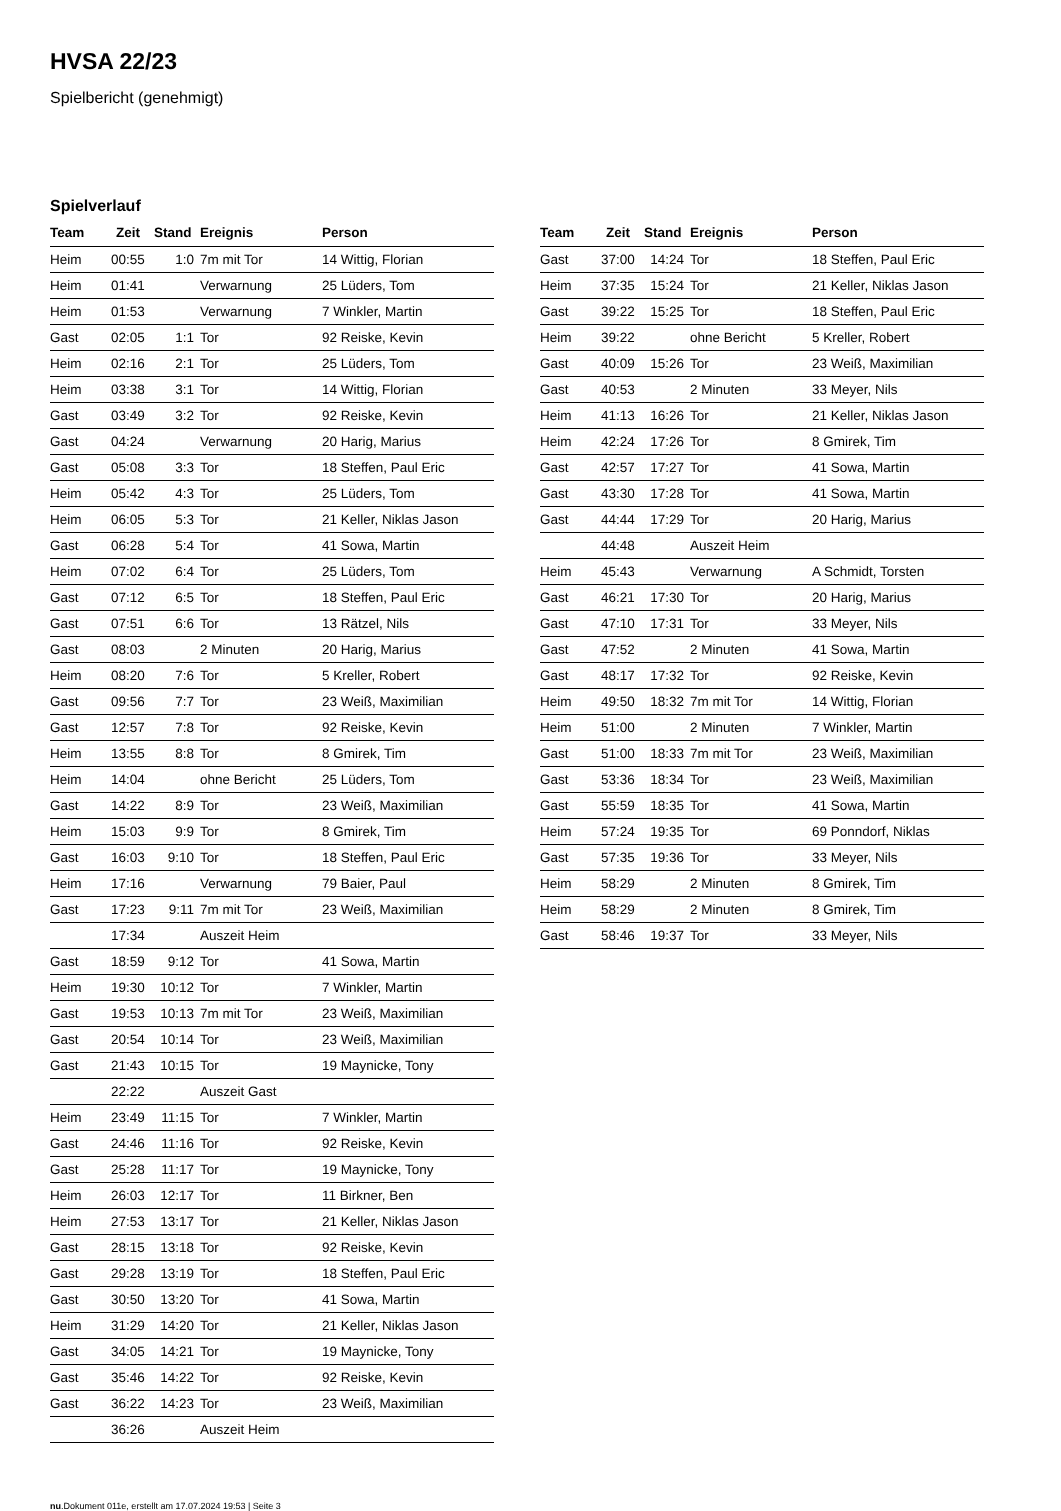HVSA 22/23
Spielbericht (genehmigt)
Spielverlauf
| Team | Zeit | Stand | Ereignis | Person |
| --- | --- | --- | --- | --- |
| Heim | 00:55 | 1:0 | 7m mit Tor | 14 Wittig, Florian |
| Heim | 01:41 | | Verwarnung | 25 Lüders, Tom |
| Heim | 01:53 | | Verwarnung | 7 Winkler, Martin |
| Gast | 02:05 | 1:1 | Tor | 92 Reiske, Kevin |
| Heim | 02:16 | 2:1 | Tor | 25 Lüders, Tom |
| Heim | 03:38 | 3:1 | Tor | 14 Wittig, Florian |
| Gast | 03:49 | 3:2 | Tor | 92 Reiske, Kevin |
| Gast | 04:24 | | Verwarnung | 20 Harig, Marius |
| Gast | 05:08 | 3:3 | Tor | 18 Steffen, Paul Eric |
| Heim | 05:42 | 4:3 | Tor | 25 Lüders, Tom |
| Heim | 06:05 | 5:3 | Tor | 21 Keller, Niklas Jason |
| Gast | 06:28 | 5:4 | Tor | 41 Sowa, Martin |
| Heim | 07:02 | 6:4 | Tor | 25 Lüders, Tom |
| Gast | 07:12 | 6:5 | Tor | 18 Steffen, Paul Eric |
| Gast | 07:51 | 6:6 | Tor | 13 Rätzel, Nils |
| Gast | 08:03 | | 2 Minuten | 20 Harig, Marius |
| Heim | 08:20 | 7:6 | Tor | 5 Kreller, Robert |
| Gast | 09:56 | 7:7 | Tor | 23 Weiß, Maximilian |
| Gast | 12:57 | 7:8 | Tor | 92 Reiske, Kevin |
| Heim | 13:55 | 8:8 | Tor | 8 Gmirek, Tim |
| Heim | 14:04 | | ohne Bericht | 25 Lüders, Tom |
| Gast | 14:22 | 8:9 | Tor | 23 Weiß, Maximilian |
| Heim | 15:03 | 9:9 | Tor | 8 Gmirek, Tim |
| Gast | 16:03 | 9:10 | Tor | 18 Steffen, Paul Eric |
| Heim | 17:16 | | Verwarnung | 79 Baier, Paul |
| Gast | 17:23 | 9:11 | 7m mit Tor | 23 Weiß, Maximilian |
| | 17:34 | | Auszeit Heim | |
| Gast | 18:59 | 9:12 | Tor | 41 Sowa, Martin |
| Heim | 19:30 | 10:12 | Tor | 7 Winkler, Martin |
| Gast | 19:53 | 10:13 | 7m mit Tor | 23 Weiß, Maximilian |
| Gast | 20:54 | 10:14 | Tor | 23 Weiß, Maximilian |
| Gast | 21:43 | 10:15 | Tor | 19 Maynicke, Tony |
| | 22:22 | | Auszeit Gast | |
| Heim | 23:49 | 11:15 | Tor | 7 Winkler, Martin |
| Gast | 24:46 | 11:16 | Tor | 92 Reiske, Kevin |
| Gast | 25:28 | 11:17 | Tor | 19 Maynicke, Tony |
| Heim | 26:03 | 12:17 | Tor | 11 Birkner, Ben |
| Heim | 27:53 | 13:17 | Tor | 21 Keller, Niklas Jason |
| Gast | 28:15 | 13:18 | Tor | 92 Reiske, Kevin |
| Gast | 29:28 | 13:19 | Tor | 18 Steffen, Paul Eric |
| Gast | 30:50 | 13:20 | Tor | 41 Sowa, Martin |
| Heim | 31:29 | 14:20 | Tor | 21 Keller, Niklas Jason |
| Gast | 34:05 | 14:21 | Tor | 19 Maynicke, Tony |
| Gast | 35:46 | 14:22 | Tor | 92 Reiske, Kevin |
| Gast | 36:22 | 14:23 | Tor | 23 Weiß, Maximilian |
| | 36:26 | | Auszeit Heim | |
| Team | Zeit | Stand | Ereignis | Person |
| --- | --- | --- | --- | --- |
| Gast | 37:00 | 14:24 | Tor | 18 Steffen, Paul Eric |
| Heim | 37:35 | 15:24 | Tor | 21 Keller, Niklas Jason |
| Gast | 39:22 | 15:25 | Tor | 18 Steffen, Paul Eric |
| Heim | 39:22 | | ohne Bericht | 5 Kreller, Robert |
| Gast | 40:09 | 15:26 | Tor | 23 Weiß, Maximilian |
| Gast | 40:53 | | 2 Minuten | 33 Meyer, Nils |
| Heim | 41:13 | 16:26 | Tor | 21 Keller, Niklas Jason |
| Heim | 42:24 | 17:26 | Tor | 8 Gmirek, Tim |
| Gast | 42:57 | 17:27 | Tor | 41 Sowa, Martin |
| Gast | 43:30 | 17:28 | Tor | 41 Sowa, Martin |
| Gast | 44:44 | 17:29 | Tor | 20 Harig, Marius |
| | 44:48 | | Auszeit Heim | |
| Heim | 45:43 | | Verwarnung | A Schmidt, Torsten |
| Gast | 46:21 | 17:30 | Tor | 20 Harig, Marius |
| Gast | 47:10 | 17:31 | Tor | 33 Meyer, Nils |
| Gast | 47:52 | | 2 Minuten | 41 Sowa, Martin |
| Gast | 48:17 | 17:32 | Tor | 92 Reiske, Kevin |
| Heim | 49:50 | 18:32 | 7m mit Tor | 14 Wittig, Florian |
| Heim | 51:00 | | 2 Minuten | 7 Winkler, Martin |
| Gast | 51:00 | 18:33 | 7m mit Tor | 23 Weiß, Maximilian |
| Gast | 53:36 | 18:34 | Tor | 23 Weiß, Maximilian |
| Gast | 55:59 | 18:35 | Tor | 41 Sowa, Martin |
| Heim | 57:24 | 19:35 | Tor | 69 Ponndorf, Niklas |
| Gast | 57:35 | 19:36 | Tor | 33 Meyer, Nils |
| Heim | 58:29 | | 2 Minuten | 8 Gmirek, Tim |
| Heim | 58:29 | | 2 Minuten | 8 Gmirek, Tim |
| Gast | 58:46 | 19:37 | Tor | 33 Meyer, Nils |
nu.Dokument 011e, erstellt am 17.07.2024 19:53 | Seite 3